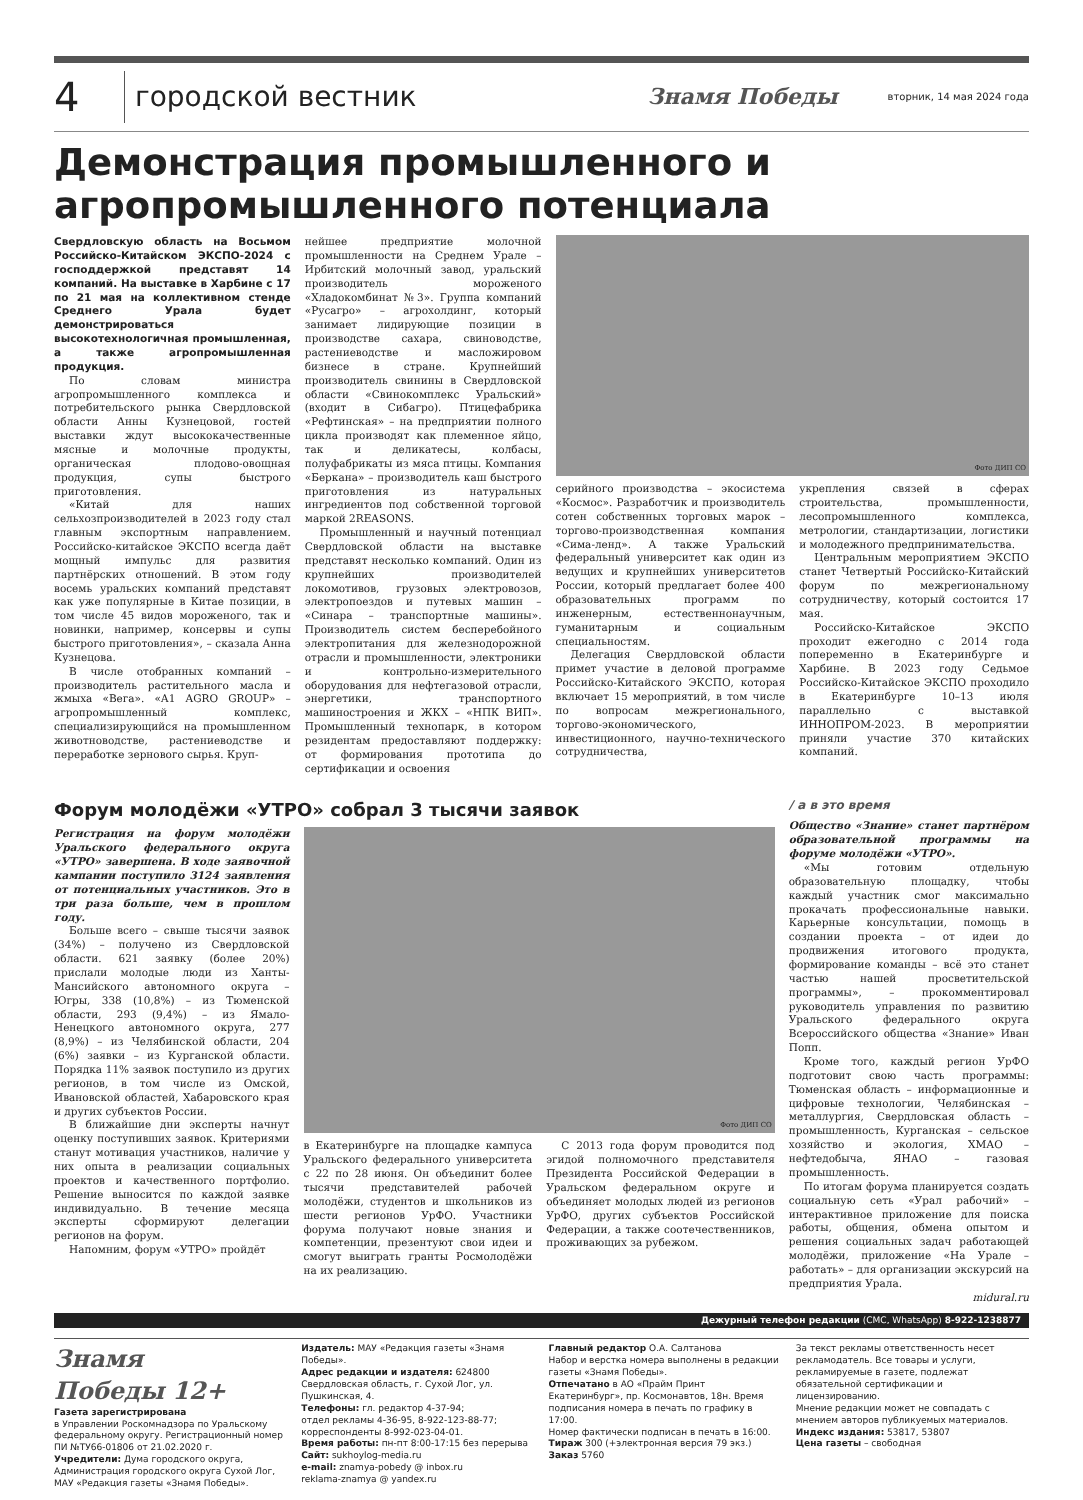4
городской вестник
Знамя Победы
вторник, 14 мая 2024 года
Демонстрация промышленного и агропромышленного потенциала
Свердловскую область на Восьмом Российско-Китайском ЭКСПО-2024 с господдержкой представят 14 компаний. На выставке в Харбине с 17 по 21 мая на коллективном стенде Среднего Урала будет демонстрироваться высокотехнологичная промышленная, а также агропромышленная продукция.
По словам министра агропромышленного комплекса и потребительского рынка Свердловской области Анны Кузнецовой, гостей выставки ждут высококачественные мясные и молочные продукты, органическая плодово-овощная продукция, супы быстрого приготовления.
«Китай для наших сельхозпроизводителей в 2023 году стал главным экспортным направлением. Российско-китайское ЭКСПО всегда даёт мощный импульс для развития партнёрских отношений. В этом году восемь уральских компаний представят как уже популярные в Китае позиции, в том числе 45 видов мороженого, так и новинки, например, консервы и супы быстрого приготовления», – сказала Анна Кузнецова.
В числе отобранных компаний – производитель растительного масла и жмыха «Вега». «А1 AGRO GROUP» – агропромышленный комплекс, специализирующийся на промышленном животноводстве, растениеводстве и переработке зернового сырья. Круп-
нейшее предприятие молочной промышленности на Среднем Урале – Ирбитский молочный завод, уральский производитель мороженого «Хладокомбинат №3». Группа компаний «Русагро» – агрохолдинг, который занимает лидирующие позиции в производстве сахара, свиноводстве, растениеводстве и масложировом бизнесе в стране. Крупнейший производитель свинины в Свердловской области «Свинокомплекс Уральский» (входит в Сибагро). Птицефабрика «Рефтинская» – на предприятии полного цикла производят как племенное яйцо, так и деликатесы, колбасы, полуфабрикаты из мяса птицы. Компания «Беркана» – производитель каш быстрого приготовления из натуральных ингредиентов под собственной торговой маркой 2REASONS.
Промышленный и научный потенциал Свердловской области на выставке представят несколько компаний. Один из крупнейших производителей локомотивов, грузовых электровозов, электропоездов и путевых машин – «Синара – транспортные машины». Производитель систем бесперебойного электропитания для железнодорожной отрасли и промышленности, электроники и контрольно-измерительного оборудования для нефтегазовой отрасли, энергетики, транспортного машиностроения и ЖКХ – «НПК ВИП». Промышленный технопарк, в котором резидентам предоставляют поддержку: от формирования прототипа до сертификации и освоения
Фото ДИП СО
серийного производства – экосистема «Космос». Разработчик и производитель сотен собственных торговых марок – торгово-производственная компания «Сима-ленд». А также Уральский федеральный университет как один из ведущих и крупнейших университетов России, который предлагает более 400 образовательных программ по инженерным, естественнонаучным, гуманитарным и социальным специальностям.
Делегация Свердловской области примет участие в деловой программе Российско-Китайского ЭКСПО, которая включает 15 мероприятий, в том числе по вопросам межрегионального, торгово-экономического, инвестиционного, научно-технического сотрудничества,
укрепления связей в сферах строительства, промышленности, лесопромышленного комплекса, метрологии, стандартизации, логистики и молодежного предпринимательства.
Центральным мероприятием ЭКСПО станет Четвертый Российско-Китайский форум по межрегиональному сотрудничеству, который состоится 17 мая.
Российско-Китайское ЭКСПО проходит ежегодно с 2014 года попеременно в Екатеринбурге и Харбине. В 2023 году Седьмое Российско-Китайское ЭКСПО проходило в Екатеринбурге 10–13 июля параллельно с выставкой ИННОПРОМ-2023. В мероприятии приняли участие 370 китайских компаний.
Форум молодёжи «УТРО» собрал 3 тысячи заявок
Регистрация на форум молодёжи Уральского федерального округа «УТРО» завершена. В ходе заявочной кампании поступило 3124 заявления от потенциальных участников. Это в три раза больше, чем в прошлом году.
Больше всего – свыше тысячи заявок (34%) – получено из Свердловской области. 621 заявку (более 20%) прислали молодые люди из Ханты-Мансийского автономного округа – Югры, 338 (10,8%) – из Тюменской области, 293 (9,4%) – из Ямало-Ненецкого автономного округа, 277 (8,9%) – из Челябинской области, 204 (6%) заявки – из Курганской области. Порядка 11% заявок поступило из других регионов, в том числе из Омской, Ивановской областей, Хабаровского края и других субъектов России.
В ближайшие дни эксперты начнут оценку поступивших заявок. Критериями станут мотивация участников, наличие у них опыта в реализации социальных проектов и качественного портфолио. Решение выносится по каждой заявке индивидуально. В течение месяца эксперты сформируют делегации регионов на форум.
Напомним, форум «УТРО» пройдёт
Фото ДИП СО
в Екатеринбурге на площадке кампуса Уральского федерального университета с 22 по 28 июня. Он объединит более тысячи представителей рабочей молодёжи, студентов и школьников из шести регионов УрФО. Участники форума получают новые знания и компетенции, презентуют свои идеи и смогут выиграть гранты Росмолодёжи на их реализацию.
С 2013 года форум проводится под эгидой полномочного представителя Президента Российской Федерации в Уральском федеральном округе и объединяет молодых людей из регионов УрФО, других субъектов Российской Федерации, а также соотечественников, проживающих за рубежом.
/ а в это время
Общество «Знание» станет партнёром образовательной программы на форуме молодёжи «УТРО».
«Мы готовим отдельную образовательную площадку, чтобы каждый участник смог максимально прокачать профессиональные навыки. Карьерные консультации, помощь в создании проекта – от идеи до продвижения итогового продукта, формирование команды – всё это станет частью нашей просветительской программы», – прокомментировал руководитель управления по развитию Уральского федерального округа Всероссийского общества «Знание» Иван Попп.
Кроме того, каждый регион УрФО подготовит свою часть программы: Тюменская область – информационные и цифровые технологии, Челябинская – металлургия, Свердловская область – промышленность, Курганская – сельское хозяйство и экология, ХМАО – нефтедобыча, ЯНАО – газовая промышленность.
По итогам форума планируется создать социальную сеть «Урал рабочий» – интерактивное приложение для поиска работы, общения, обмена опытом и решения социальных задач работающей молодёжи, приложение «На Урале – работать» – для организации экскурсий на предприятия Урала.
midural.ru
Дежурный телефон редакции (СМС, WhatsApp) 8-922-1238877
Знамя Победы 12+
Газета зарегистрирована
в Управлении Роскомнадзора по Уральскому федеральному округу. Регистрационный номер ПИ №ТУ66-01806 от 21.02.2020 г.
Учредители: Дума городского округа, Администрация городского округа Сухой Лог, МАУ «Редакция газеты «Знамя Победы».
Издатель: МАУ «Редакция газеты «Знамя Победы».
Адрес редакции и издателя: 624800 Свердловская область, г. Сухой Лог, ул. Пушкинская, 4.
Телефоны: гл. редактор 4-37-94;
отдел рекламы 4-36-95, 8-922-123-88-77;
корреспонденты 8-992-023-04-01.
Время работы: пн-пт 8:00-17:15 без перерыва
Сайт: sukhoylog-media.ru
e-mail: znamya-pobedy @ inbox.ru
reklama-znamya @ yandex.ru
Главный редактор О.А. Салтанова
Набор и верстка номера выполнены в редакции газеты «Знамя Победы».
Отпечатано в АО «Прайм Принт Екатеринбург», пр. Космонавтов, 18н. Время подписания номера в печать по графику в 17:00.
Номер фактически подписан в печать в 16:00.
Тираж 300 (+электронная версия 79 экз.)
Заказ 5760
За текст рекламы ответственность несет рекламодатель. Все товары и услуги, рекламируемые в газете, подлежат обязательной сертификации и лицензированию.
Мнение редакции может не совпадать с мнением авторов публикуемых материалов.
Индекс издания: 53817, 53807
Цена газеты – свободная